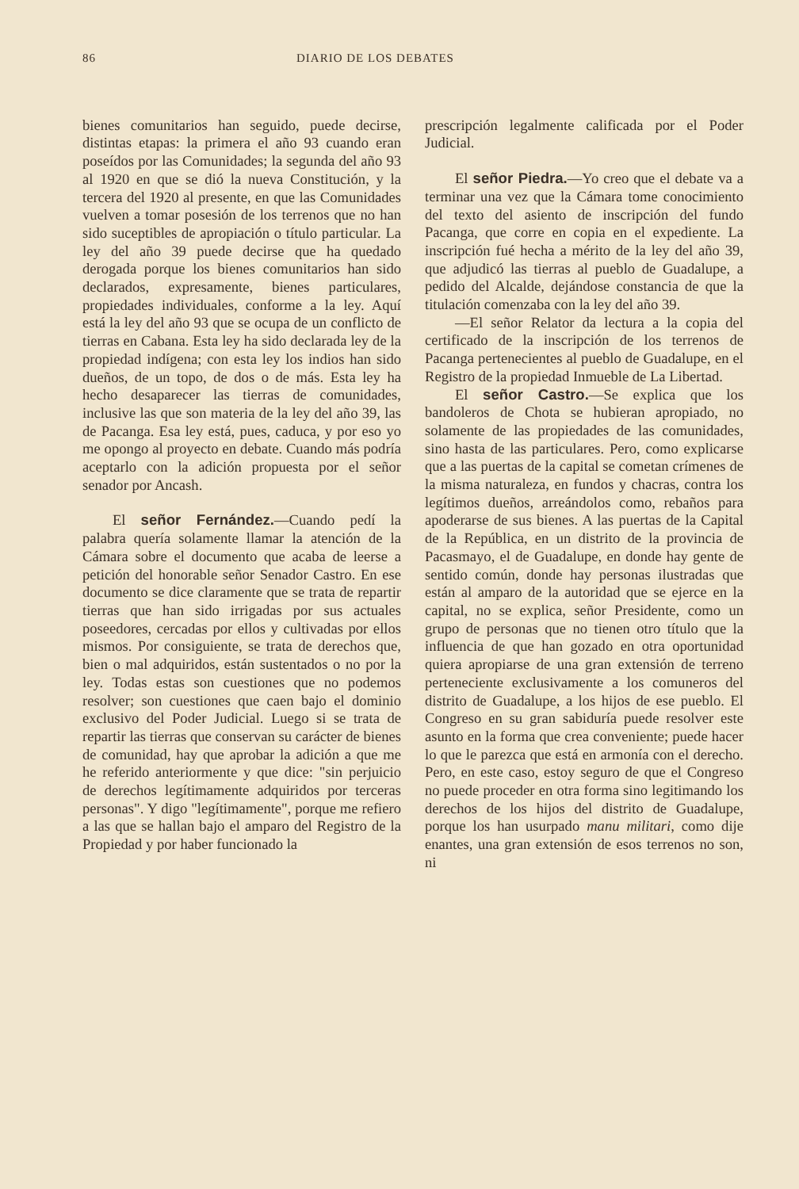86 DIARIO DE LOS DEBATES
bienes comunitarios han seguido, puede decirse, distintas etapas: la primera el año 93 cuando eran poseídos por las Comunidades; la segunda del año 93 al 1920 en que se dió la nueva Constitución, y la tercera del 1920 al presente, en que las Comunidades vuelven a tomar posesión de los terrenos que no han sido suceptibles de apropiación o título particular. La ley del año 39 puede decirse que ha quedado derogada porque los bienes comunitarios han sido declarados, expresamente, bienes particulares, propiedades individuales, conforme a la ley. Aquí está la ley del año 93 que se ocupa de un conflicto de tierras en Cabana. Esta ley ha sido declarada ley de la propiedad indígena; con esta ley los indios han sido dueños, de un topo, de dos o de más. Esta ley ha hecho desaparecer las tierras de comunidades, inclusive las que son materia de la ley del año 39, las de Pacanga. Esa ley está, pues, caduca, y por eso yo me opongo al proyecto en debate. Cuando más podría aceptarlo con la adición propuesta por el señor senador por Ancash.
El señor Fernández.—Cuando pedí la palabra quería solamente llamar la atención de la Cámara sobre el documento que acaba de leerse a petición del honorable señor Senador Castro. En ese documento se dice claramente que se trata de repartir tierras que han sido irrigadas por sus actuales poseedores, cercadas por ellos y cultivadas por ellos mismos. Por consiguiente, se trata de derechos que, bien o mal adquiridos, están sustentados o no por la ley. Todas estas son cuestiones que no podemos resolver; son cuestiones que caen bajo el dominio exclusivo del Poder Judicial. Luego si se trata de repartir las tierras que conservan su carácter de bienes de comunidad, hay que aprobar la adición a que me he referido anteriormente y que dice: "sin perjuicio de derechos legítimamente adquiridos por terceras personas". Y digo "legítimamente", porque me refiero a las que se hallan bajo el amparo del Registro de la Propiedad y por haber funcionado la
prescripción legalmente calificada por el Poder Judicial.
El señor Piedra.—Yo creo que el debate va a terminar una vez que la Cámara tome conocimiento del texto del asiento de inscripción del fundo Pacanga, que corre en copia en el expediente. La inscripción fué hecha a mérito de la ley del año 39, que adjudicó las tierras al pueblo de Guadalupe, a pedido del Alcalde, dejándose constancia de que la titulación comenzaba con la ley del año 39.
—El señor Relator da lectura a la copia del certificado de la inscripción de los terrenos de Pacanga pertenecientes al pueblo de Guadalupe, en el Registro de la propiedad Inmueble de La Libertad.
El señor Castro.—Se explica que los bandoleros de Chota se hubieran apropiado, no solamente de las propiedades de las comunidades, sino hasta de las particulares. Pero, como explicarse que a las puertas de la capital se cometan crímenes de la misma naturaleza, en fundos y chacras, contra los legítimos dueños, arreándolos como, rebaños para apoderarse de sus bienes. A las puertas de la Capital de la República, en un distrito de la provincia de Pacasmayo, el de Guadalupe, en donde hay gente de sentido común, donde hay personas ilustradas que están al amparo de la autoridad que se ejerce en la capital, no se explica, señor Presidente, como un grupo de personas que no tienen otro título que la influencia de que han gozado en otra oportunidad quiera apropiarse de una gran extensión de terreno perteneciente exclusivamente a los comuneros del distrito de Guadalupe, a los hijos de ese pueblo. El Congreso en su gran sabiduría puede resolver este asunto en la forma que crea conveniente; puede hacer lo que le parezca que está en armonía con el derecho. Pero, en este caso, estoy seguro de que el Congreso no puede proceder en otra forma sino legitimando los derechos de los hijos del distrito de Guadalupe, porque los han usurpado manu militari, como dije enantes, una gran extensión de esos terrenos no son, ni